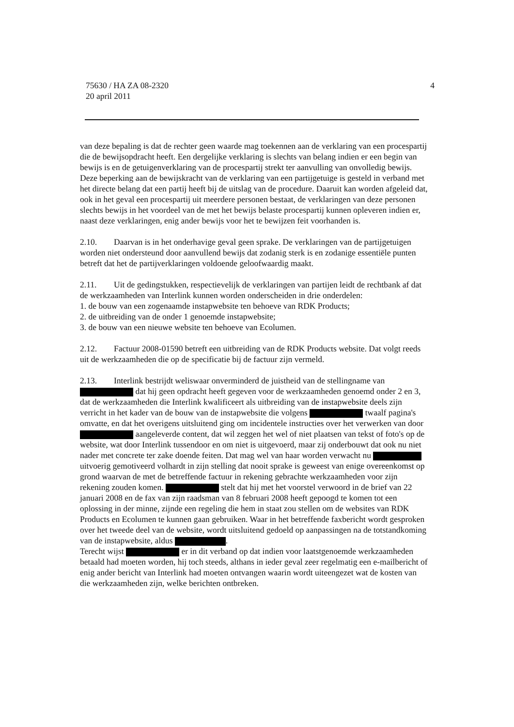4 75630 / HA ZA 08-2320
20 april 2011
van deze bepaling is dat de rechter geen waarde mag toekennen aan de verklaring van een procespartij die de bewijsopdracht heeft. Een dergelijke verklaring is slechts van belang indien er een begin van bewijs is en de getuigenverklaring van de procespartij strekt ter aanvulling van onvolledig bewijs. Deze beperking aan de bewijskracht van de verklaring van een partijgetuige is gesteld in verband met het directe belang dat een partij heeft bij de uitslag van de procedure. Daaruit kan worden afgeleid dat, ook in het geval een procespartij uit meerdere personen bestaat, de verklaringen van deze personen slechts bewijs in het voordeel van de met het bewijs belaste procespartij kunnen opleveren indien er, naast deze verklaringen, enig ander bewijs voor het te bewijzen feit voorhanden is.
2.10. Daarvan is in het onderhavige geval geen sprake. De verklaringen van de partijgetuigen worden niet ondersteund door aanvullend bewijs dat zodanig sterk is en zodanige essentiële punten betreft dat het de partijverklaringen voldoende geloofwaardig maakt.
2.11. Uit de gedingstukken, respectievelijk de verklaringen van partijen leidt de rechtbank af dat de werkzaamheden van Interlink kunnen worden onderscheiden in drie onderdelen:
1. de bouw van een zogenaamde instapwebsite ten behoeve van RDK Products;
2. de uitbreiding van de onder 1 genoemde instapwebsite;
3. de bouw van een nieuwe website ten behoeve van Ecolumen.
2.12. Factuur 2008-01590 betreft een uitbreiding van de RDK Products website. Dat volgt reeds uit de werkzaamheden die op de specificatie bij de factuur zijn vermeld.
2.13. Interlink bestrijdt weliswaar onverminderd de juistheid van de stellingname van dat hij geen opdracht heeft gegeven voor de werkzaamheden genoemd onder 2 en 3, dat de werkzaamheden die Interlink kwalificeert als uitbreiding van de instapwebsite deels zijn verricht in het kader van de bouw van de instapwebsite die volgens twaalf pagina's omvatte, en dat het overigens uitsluitend ging om incidentele instructies over het verwerken van door aangeleverde content, dat wil zeggen het wel of niet plaatsen van tekst of foto's op de website, wat door Interlink tussendoor en om niet is uitgevoerd, maar zij onderbouwt dat ook nu niet nader met concrete ter zake doende feiten. Dat mag wel van haar worden verwacht nu uitvoerig gemotiveerd volhardt in zijn stelling dat nooit sprake is geweest van enige overeenkomst op grond waarvan de met de betreffende factuur in rekening gebrachte werkzaamheden voor zijn rekening zouden komen. stelt dat hij met het voorstel verwoord in de brief van 22 januari 2008 en de fax van zijn raadsman van 8 februari 2008 heeft gepoogd te komen tot een oplossing in der minne, zijnde een regeling die hem in staat zou stellen om de websites van RDK Products en Ecolumen te kunnen gaan gebruiken. Waar in het betreffende faxbericht wordt gesproken over het tweede deel van de website, wordt uitsluitend gedoeld op aanpassingen na de totstandkoming van de instapwebsite, aldus .
Terecht wijst er in dit verband op dat indien voor laatstgenoemde werkzaamheden betaald had moeten worden, hij toch steeds, althans in ieder geval zeer regelmatig een e-mailbericht of enig ander bericht van Interlink had moeten ontvangen waarin wordt uiteengezet wat de kosten van die werkzaamheden zijn, welke berichten ontbreken.